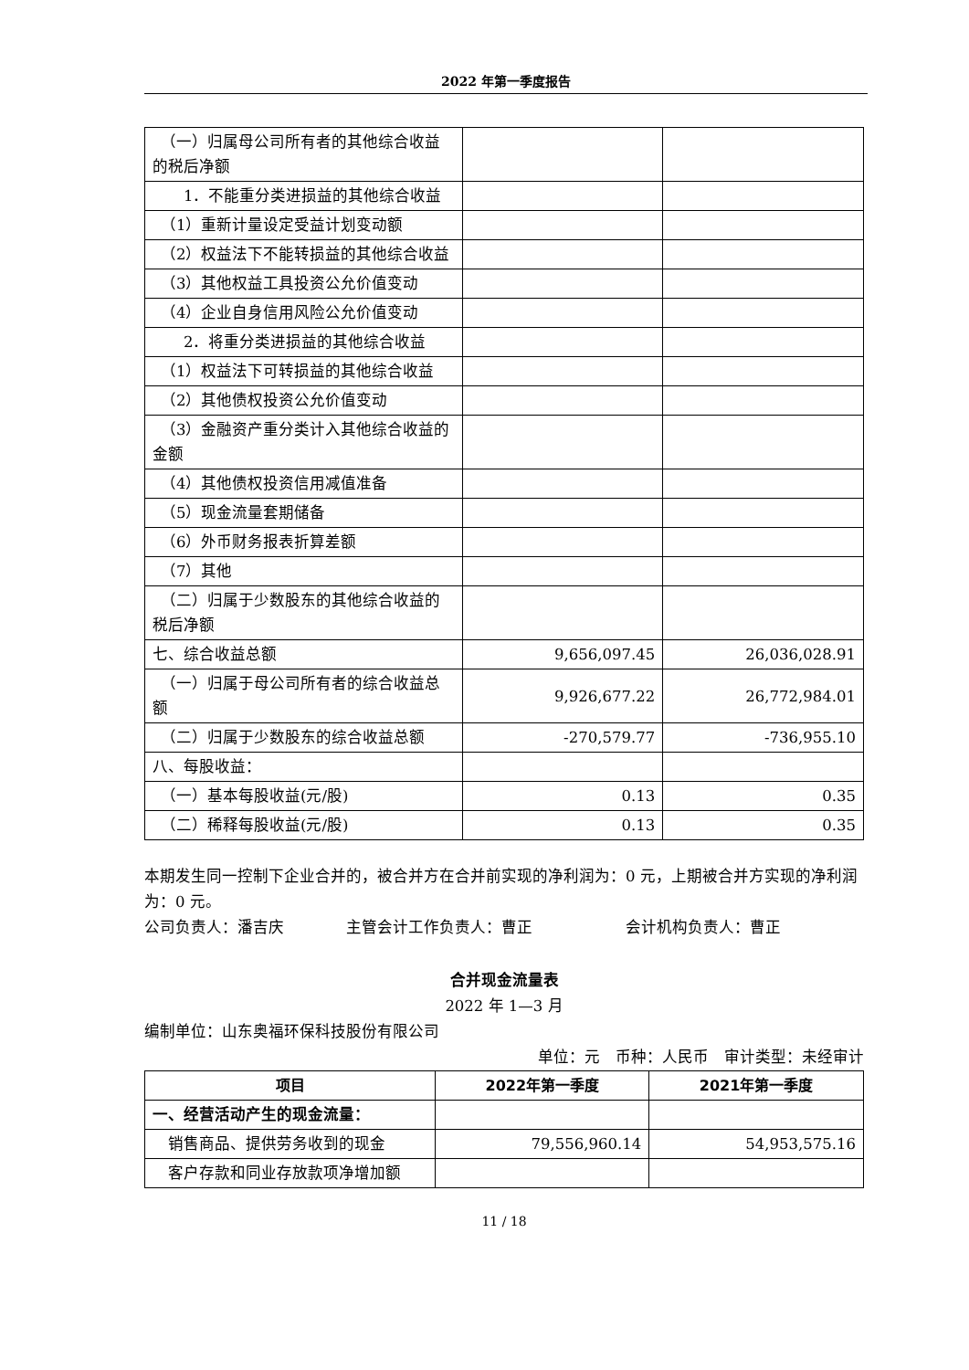2022 年第一季度报告
| （一）归属母公司所有者的其他综合收益的税后净额 | | |
| 1．不能重分类进损益的其他综合收益 | | |
| （1）重新计量设定受益计划变动额 | | |
| （2）权益法下不能转损益的其他综合收益 | | |
| （3）其他权益工具投资公允价值变动 | | |
| （4）企业自身信用风险公允价值变动 | | |
| 2．将重分类进损益的其他综合收益 | | |
| （1）权益法下可转损益的其他综合收益 | | |
| （2）其他债权投资公允价值变动 | | |
| （3）金融资产重分类计入其他综合收益的金额 | | |
| （4）其他债权投资信用减值准备 | | |
| （5）现金流量套期储备 | | |
| （6）外币财务报表折算差额 | | |
| （7）其他 | | |
| （二）归属于少数股东的其他综合收益的税后净额 | | |
| 七、综合收益总额 | 9,656,097.45 | 26,036,028.91 |
| （一）归属于母公司所有者的综合收益总额 | 9,926,677.22 | 26,772,984.01 |
| （二）归属于少数股东的综合收益总额 | -270,579.77 | -736,955.10 |
| 八、每股收益： | | |
| （一）基本每股收益(元/股) | 0.13 | 0.35 |
| （二）稀释每股收益(元/股) | 0.13 | 0.35 |
本期发生同一控制下企业合并的，被合并方在合并前实现的净利润为：0 元，上期被合并方实现的净利润为：0 元。
公司负责人：潘吉庆　　　　主管会计工作负责人：曹正　　　　　　会计机构负责人：曹正
合并现金流量表
2022 年 1—3 月
编制单位：山东奥福环保科技股份有限公司
单位：元　币种：人民币　审计类型：未经审计
| 项目 | 2022年第一季度 | 2021年第一季度 |
| --- | --- | --- |
| 一、经营活动产生的现金流量： | | |
| 销售商品、提供劳务收到的现金 | 79,556,960.14 | 54,953,575.16 |
| 客户存款和同业存放款项净增加额 | | |
11 / 18